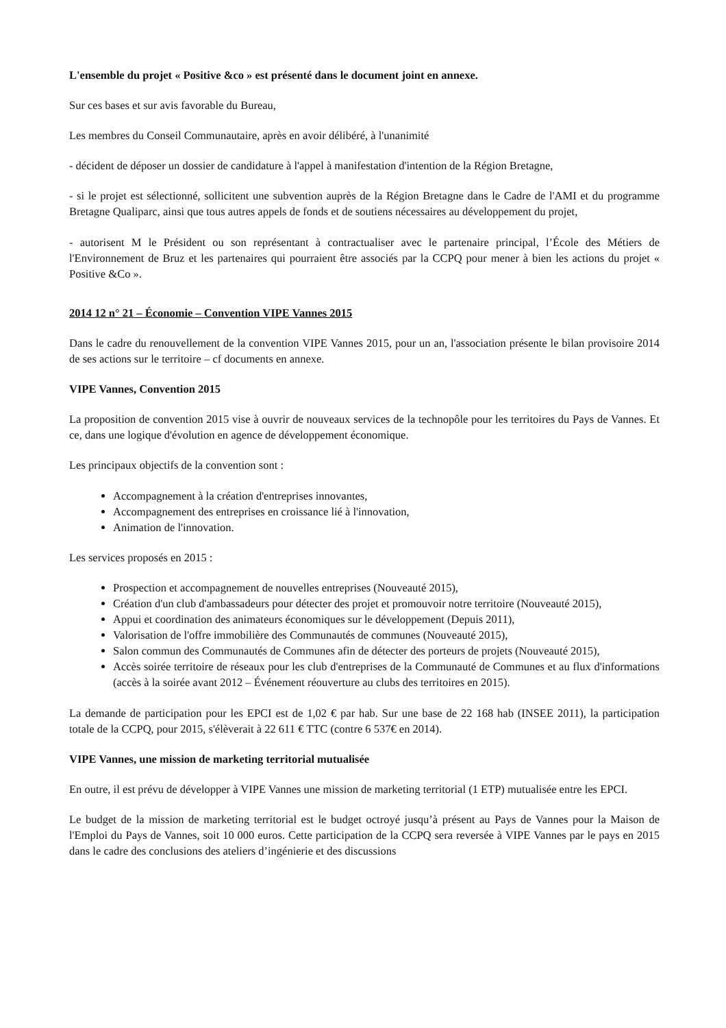L'ensemble du projet « Positive &co » est présenté dans le document joint en annexe.
Sur ces bases et sur avis favorable du Bureau,
Les membres du Conseil Communautaire, après en avoir délibéré, à l'unanimité
- décident de déposer un dossier de candidature à l'appel à manifestation d'intention de la Région Bretagne,
- si le projet est sélectionné, sollicitent une subvention auprès de la Région Bretagne dans le Cadre de l'AMI et du programme Bretagne Qualiparc, ainsi que tous autres appels de fonds et de soutiens nécessaires au développement du projet,
- autorisent M le Président ou son représentant à contractualiser avec le partenaire principal, l’École des Métiers de l'Environnement de Bruz et les partenaires qui pourraient être associés par la CCPQ pour mener à bien les actions du projet « Positive &Co ».
2014 12 n° 21 – Économie – Convention VIPE Vannes 2015
Dans le cadre du renouvellement de la convention VIPE Vannes 2015, pour un an, l'association présente le bilan provisoire 2014 de ses actions sur le territoire – cf documents en annexe.
VIPE Vannes, Convention 2015
La proposition de convention 2015 vise à ouvrir de nouveaux services de la technopôle pour les territoires du Pays de Vannes. Et ce, dans une logique d'évolution en agence de développement économique.
Les principaux objectifs de la convention sont :
Accompagnement à la création d'entreprises innovantes,
Accompagnement des entreprises en croissance lié à l'innovation,
Animation de l'innovation.
Les services proposés en 2015 :
Prospection et accompagnement de nouvelles entreprises (Nouveauté 2015),
Création d'un club d'ambassadeurs pour détecter des projet et promouvoir notre territoire (Nouveauté 2015),
Appui et coordination des animateurs économiques sur le développement (Depuis 2011),
Valorisation de l'offre immobilière des Communautés de communes (Nouveauté 2015),
Salon commun des Communautés de Communes afin de détecter des porteurs de projets (Nouveauté 2015),
Accès soirée territoire de réseaux pour les club d'entreprises de la Communauté de Communes et au flux d'informations (accès à la soirée avant 2012 – Événement réouverture au clubs des territoires en 2015).
La demande de participation pour les EPCI est de 1,02 € par hab. Sur une base de 22 168 hab (INSEE 2011), la participation totale de la CCPQ, pour 2015, s'élèverait à 22 611 € TTC (contre 6 537€ en 2014).
VIPE Vannes, une mission de marketing territorial mutualisée
En outre, il est prévu de développer à VIPE Vannes une mission de marketing territorial (1 ETP) mutualisée entre les EPCI.
Le budget de la mission de marketing territorial est le budget octroyé jusqu’à présent au Pays de Vannes pour la Maison de l'Emploi du Pays de Vannes, soit 10 000 euros. Cette participation de la CCPQ sera reversée à VIPE Vannes par le pays en 2015 dans le cadre des conclusions des ateliers d’ingénierie et des discussions